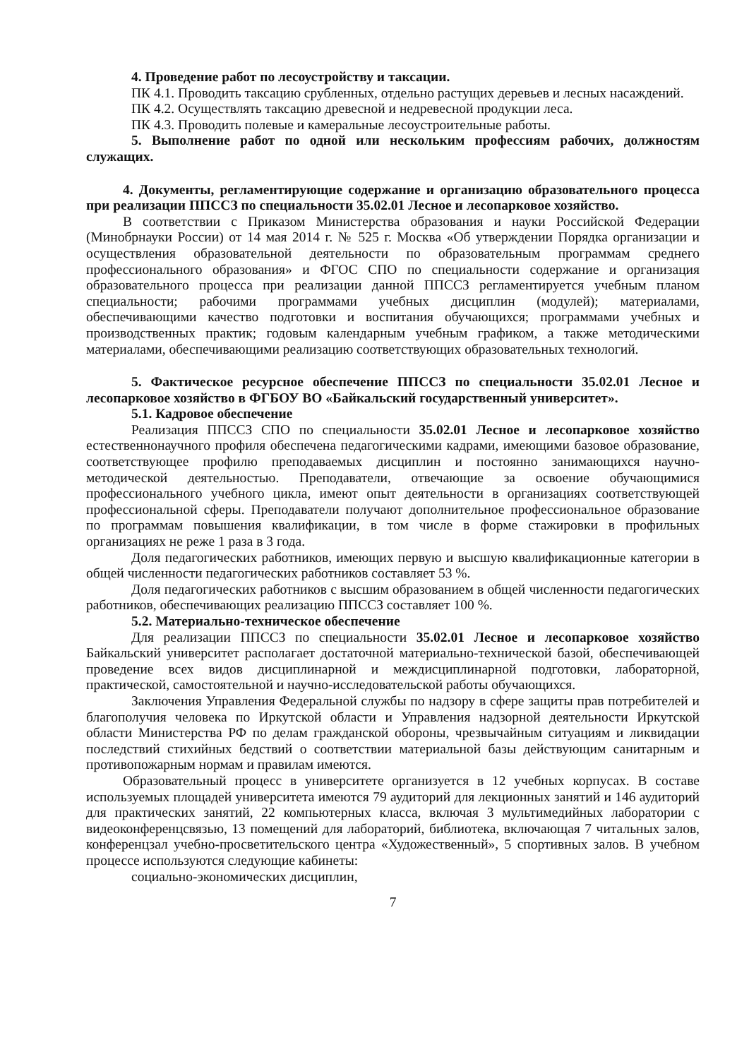4. Проведение работ по лесоустройству и таксации.
ПК 4.1. Проводить таксацию срубленных, отдельно растущих деревьев и лесных насаждений.
ПК 4.2. Осуществлять таксацию древесной и недревесной продукции леса.
ПК 4.3. Проводить полевые и камеральные лесоустроительные работы.
5. Выполнение работ по одной или нескольким профессиям рабочих, должностям служащих.
4. Документы, регламентирующие содержание и организацию образовательного процесса при реализации ППССЗ по специальности 35.02.01 Лесное и лесопарковое хозяйство.
В соответствии с Приказом Министерства образования и науки Российской Федерации (Минобрнауки России) от 14 мая 2014 г. № 525 г. Москва «Об утверждении Порядка организации и осуществления образовательной деятельности по образовательным программам среднего профессионального образования» и ФГОС СПО по специальности содержание и организация образовательного процесса при реализации данной ППССЗ регламентируется учебным планом специальности; рабочими программами учебных дисциплин (модулей); материалами, обеспечивающими качество подготовки и воспитания обучающихся; программами учебных и производственных практик; годовым календарным учебным графиком, а также методическими материалами, обеспечивающими реализацию соответствующих образовательных технологий.
5. Фактическое ресурсное обеспечение ППССЗ по специальности 35.02.01 Лесное и лесопарковое хозяйство в ФГБОУ ВО «Байкальский государственный университет».
5.1. Кадровое обеспечение
Реализация ППССЗ СПО по специальности 35.02.01 Лесное и лесопарковое хозяйство естественнонаучного профиля обеспечена педагогическими кадрами, имеющими базовое образование, соответствующее профилю преподаваемых дисциплин и постоянно занимающихся научно-методической деятельностью. Преподаватели, отвечающие за освоение обучающимися профессионального учебного цикла, имеют опыт деятельности в организациях соответствующей профессиональной сферы. Преподаватели получают дополнительное профессиональное образование по программам повышения квалификации, в том числе в форме стажировки в профильных организациях не реже 1 раза в 3 года.
Доля педагогических работников, имеющих первую и высшую квалификационные категории в общей численности педагогических работников составляет 53 %.
Доля педагогических работников с высшим образованием в общей численности педагогических работников, обеспечивающих реализацию ППССЗ составляет 100 %.
5.2. Материально-техническое обеспечение
Для реализации ППССЗ по специальности 35.02.01 Лесное и лесопарковое хозяйство Байкальский университет располагает достаточной материально-технической базой, обеспечивающей проведение всех видов дисциплинарной и междисциплинарной подготовки, лабораторной, практической, самостоятельной и научно-исследовательской работы обучающихся.
Заключения Управления Федеральной службы по надзору в сфере защиты прав потребителей и благополучия человека по Иркутской области и Управления надзорной деятельности Иркутской области Министерства РФ по делам гражданской обороны, чрезвычайным ситуациям и ликвидации последствий стихийных бедствий о соответствии материальной базы действующим санитарным и противопожарным нормам и правилам имеются.
Образовательный процесс в университете организуется в 12 учебных корпусах. В составе используемых площадей университета имеются 79 аудиторий для лекционных занятий и 146 аудиторий для практических занятий, 22 компьютерных класса, включая 3 мультимедийных лаборатории с видеоконференцсвязью, 13 помещений для лабораторий, библиотека, включающая 7 читальных залов, конференцзал учебно-просветительского центра «Художественный», 5 спортивных залов. В учебном процессе используются следующие кабинеты:
социально-экономических дисциплин,
7